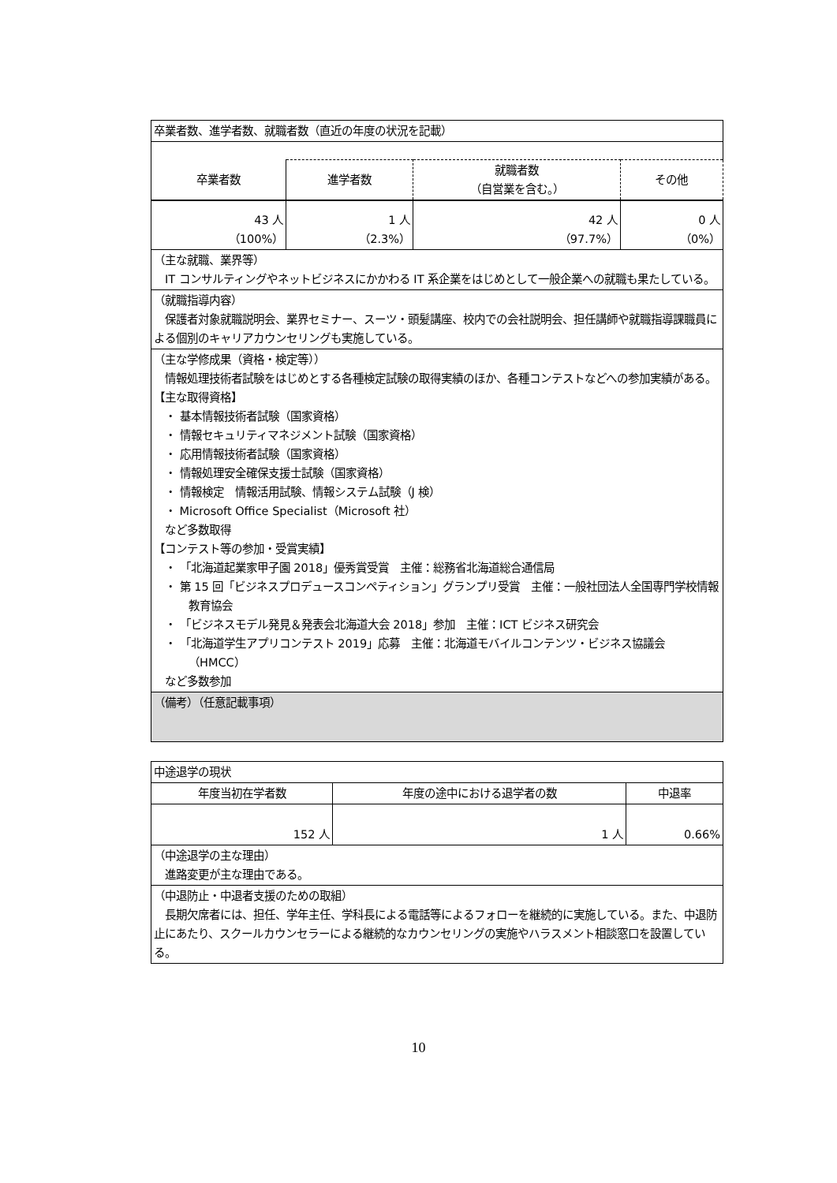| 卒業者数、進学者数、就職者数（直近の年度の状況を記載） | | | |
| 卒業者数 | 進学者数 | 就職者数 （自営業を含む。） | その他 |
| 43 人 （100%） | 1 人 （2.3%） | 42 人 （97.7%） | 0 人 （0%） |
| （主な就職、業界等） IT コンサルティングやネットビジネスにかかわる IT 系企業をはじめとして一般企業への就職も果たしている。 | | | |
| （就職指導内容） 保護者対象就職説明会、業界セミナー、スーツ・頭髪講座、校内での会社説明会、担任講師や就職指導課職員による個別のキャリアカウンセリングも実施している。 | | | |
| （主な学修成果（資格・検定等）） 情報処理技術者試験をはじめとする各種検定試験の取得実績のほか、各種コンテストなどへの参加実績がある。 【主な取得資格】 ・ 基本情報技術者試験（国家資格） ・ 情報セキュリティマネジメント試験（国家資格） ・ 応用情報技術者試験（国家資格） ・ 情報処理安全確保支援士試験（国家資格） ・ 情報検定 情報活用試験、情報システム試験（J 検） ・ Microsoft Office Specialist（Microsoft 社） など多数取得 【コンテスト等の参加・受賞実績】 ・ 「北海道起業家甲子園 2018」優秀賞受賞 主催：総務省北海道総合通信局 ・ 第 15 回「ビジネスプロデュースコンペティション」グランプリ受賞 主催：一般社団法人全国専門学校情報教育協会 ・ 「ビジネスモデル発見＆発表会北海道大会 2018」参加 主催：ICT ビジネス研究会 ・ 「北海道学生アプリコンテスト 2019」応募 主催：北海道モバイルコンテンツ・ビジネス協議会（HMCC） など多数参加 | | | |
| （備考）（任意記載事項） | | | |
| 中途退学の現状 | | |
| 年度当初在学者数 | 年度の途中における退学者の数 | 中退率 |
| 152 人 | 1 人 | 0.66% |
| （中途退学の主な理由） 進路変更が主な理由である。 | | |
| （中退防止・中退者支援のための取組） 長期欠席者には、担任、学年主任、学科長による電話等によるフォローを継続的に実施している。また、中退防止にあたり、スクールカウンセラーによる継続的なカウンセリングの実施やハラスメント相談窓口を設置している。 | | |
10